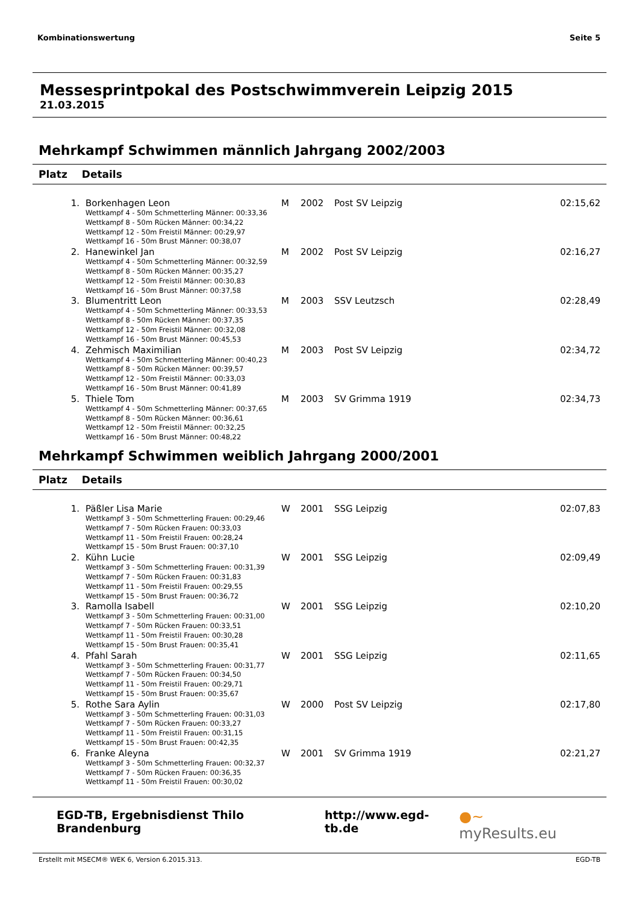Kombinationswertung Seite 5
Messesprintpokal des Postschwimmverein Leipzig 2015
21.03.2015
Mehrkampf Schwimmen männlich Jahrgang 2002/2003
Platz Details
| 1. | Borkenhagen Leon | M | 2002 | Post SV Leipzig | 02:15,62 |
| | Wettkampf 4 - 50m Schmetterling Männer: 00:33,36 Wettkampf 8 - 50m Rücken Männer: 00:34,22 Wettkampf 12 - 50m Freistil Männer: 00:29,97 Wettkampf 16 - 50m Brust Männer: 00:38,07 | | | | |
| 2. | Hanewinkel Jan | M | 2002 | Post SV Leipzig | 02:16,27 |
| | Wettkampf 4 - 50m Schmetterling Männer: 00:32,59 Wettkampf 8 - 50m Rücken Männer: 00:35,27 Wettkampf 12 - 50m Freistil Männer: 00:30,83 Wettkampf 16 - 50m Brust Männer: 00:37,58 | | | | |
| 3. | Blumentritt Leon | M | 2003 | SSV Leutzsch | 02:28,49 |
| | Wettkampf 4 - 50m Schmetterling Männer: 00:33,53 Wettkampf 8 - 50m Rücken Männer: 00:37,35 Wettkampf 12 - 50m Freistil Männer: 00:32,08 Wettkampf 16 - 50m Brust Männer: 00:45,53 | | | | |
| 4. | Zehmisch Maximilian | M | 2003 | Post SV Leipzig | 02:34,72 |
| | Wettkampf 4 - 50m Schmetterling Männer: 00:40,23 Wettkampf 8 - 50m Rücken Männer: 00:39,57 Wettkampf 12 - 50m Freistil Männer: 00:33,03 Wettkampf 16 - 50m Brust Männer: 00:41,89 | | | | |
| 5. | Thiele Tom | M | 2003 | SV Grimma 1919 | 02:34,73 |
| | Wettkampf 4 - 50m Schmetterling Männer: 00:37,65 Wettkampf 8 - 50m Rücken Männer: 00:36,61 Wettkampf 12 - 50m Freistil Männer: 00:32,25 Wettkampf 16 - 50m Brust Männer: 00:48,22 | | | | |
Mehrkampf Schwimmen weiblich Jahrgang 2000/2001
Platz Details
| 1. | Päßler Lisa Marie | W | 2001 | SSG Leipzig | 02:07,83 |
| | Wettkampf 3 - 50m Schmetterling Frauen: 00:29,46 Wettkampf 7 - 50m Rücken Frauen: 00:33,03 Wettkampf 11 - 50m Freistil Frauen: 00:28,24 Wettkampf 15 - 50m Brust Frauen: 00:37,10 | | | | |
| 2. | Kühn Lucie | W | 2001 | SSG Leipzig | 02:09,49 |
| | Wettkampf 3 - 50m Schmetterling Frauen: 00:31,39 Wettkampf 7 - 50m Rücken Frauen: 00:31,83 Wettkampf 11 - 50m Freistil Frauen: 00:29,55 Wettkampf 15 - 50m Brust Frauen: 00:36,72 | | | | |
| 3. | Ramolla Isabell | W | 2001 | SSG Leipzig | 02:10,20 |
| | Wettkampf 3 - 50m Schmetterling Frauen: 00:31,00 Wettkampf 7 - 50m Rücken Frauen: 00:33,51 Wettkampf 11 - 50m Freistil Frauen: 00:30,28 Wettkampf 15 - 50m Brust Frauen: 00:35,41 | | | | |
| 4. | Pfahl Sarah | W | 2001 | SSG Leipzig | 02:11,65 |
| | Wettkampf 3 - 50m Schmetterling Frauen: 00:31,77 Wettkampf 7 - 50m Rücken Frauen: 00:34,50 Wettkampf 11 - 50m Freistil Frauen: 00:29,71 Wettkampf 15 - 50m Brust Frauen: 00:35,67 | | | | |
| 5. | Rothe Sara Aylin | W | 2000 | Post SV Leipzig | 02:17,80 |
| | Wettkampf 3 - 50m Schmetterling Frauen: 00:31,03 Wettkampf 7 - 50m Rücken Frauen: 00:33,27 Wettkampf 11 - 50m Freistil Frauen: 00:31,15 Wettkampf 15 - 50m Brust Frauen: 00:42,35 | | | | |
| 6. | Franke Aleyna | W | 2001 | SV Grimma 1919 | 02:21,27 |
| | Wettkampf 3 - 50m Schmetterling Frauen: 00:32,37 Wettkampf 7 - 50m Rücken Frauen: 00:36,35 Wettkampf 11 - 50m Freistil Frauen: 00:30,02 | | | | |
EGD-TB, Ergebnisdienst Thilo Brandenburg http://www.egd-tb.de ●~ myResults.eu
Erstellt mit MSECM® WEK 6, Version 6.2015.313. EGD-TB